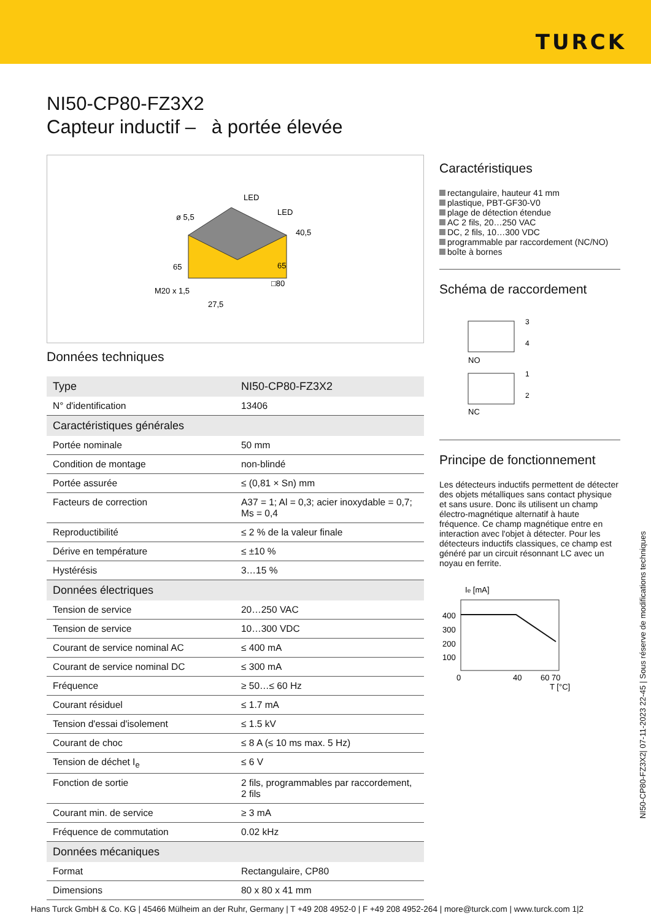TURCK
NI50-CP80-FZ3X2
Capteur inductif – à portée élevée
LED
LED
ø 5,5
40,5
65
65
□80
M20 x 1,5
27,5
Données techniques
| Type | NI50-CP80-FZ3X2 |
| N° d'identification | 13406 |
| Caractéristiques générales | |
| Portée nominale | 50 mm |
| Condition de montage | non-blindé |
| Portée assurée | ≤ (0,81 × Sn) mm |
| Facteurs de correction | A37 = 1; Al = 0,3; acier inoxydable = 0,7; Ms = 0,4 |
| Reproductibilité | ≤ 2 % de la valeur finale |
| Dérive en température | ≤ ±10 % |
| Hystérésis | 3…15 % |
| Données électriques | |
| Tension de service | 20…250 VAC |
| Tension de service | 10…300 VDC |
| Courant de service nominal AC | ≤ 400 mA |
| Courant de service nominal DC | ≤ 300 mA |
| Fréquence | ≥ 50…≤ 60 Hz |
| Courant résiduel | ≤ 1.7 mA |
| Tension d'essai d'isolement | ≤ 1.5 kV |
| Courant de choc | ≤ 8 A (≤ 10 ms max. 5 Hz) |
| Tension de déchet I<sub>e</sub> | ≤ 6 V |
| Fonction de sortie | 2 fils, programmables par raccordement, 2 fils |
| Courant min. de service | ≥ 3 mA |
| Fréquence de commutation | 0.02 kHz |
| Données mécaniques | |
| Format | Rectangulaire, CP80 |
| Dimensions | 80 x 80 x 41 mm |
Caractéristiques
rectangulaire, hauteur 41 mm
plastique, PBT-GF30-V0
plage de détection étendue
AC 2 fils, 20…250 VAC
DC, 2 fils, 10…300 VDC
programmable par raccordement (NC/NO)
boîte à bornes
Schéma de raccordement
3
4
NO
1
2
NC
Principe de fonctionnement
Les détecteurs inductifs permettent de détecter des objets métalliques sans contact physique et sans usure. Donc ils utilisent un champ électro-magnétique alternatif à haute fréquence. Ce champ magnétique entre en interaction avec l'objet à détecter. Pour les détecteurs inductifs classiques, ce champ est généré par un circuit résonnant LC avec un noyau en ferrite.
Ie [mA]
400
300
200
100
0
40
60 70
T [°C]
NI50-CP80-FZ3X2| 07-11-2023 22-45 | Sous réserve de modifications techniques
Hans Turck GmbH & Co. KG | 45466 Mülheim an der Ruhr, Germany | T +49 208 4952-0 | F +49 208 4952-264 | more@turck.com | www.turck.com 1|2